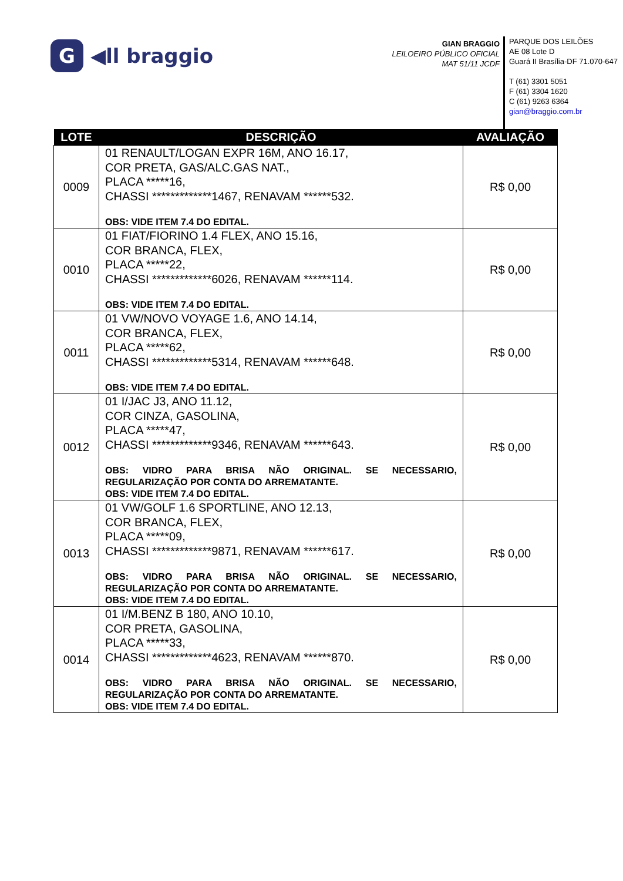G ◀ll braggio
GIAN BRAGGIO
LEILOEIRO PÚBLICO OFICIAL
MAT 51/11 JCDF
PARQUE DOS LEILÕES
AE 08 Lote D
Guará II Brasília-DF 71.070-647
T (61) 3301 5051
F (61) 3304 1620
C (61) 9263 6364
gian@braggio.com.br
| LOTE | DESCRIÇÃO | AVALIAÇÃO |
| --- | --- | --- |
| 0009 | 01 RENAULT/LOGAN EXPR 16M, ANO 16.17, COR PRETA, GAS/ALC.GAS NAT., PLACA *****16, CHASSI *************1467, RENAVAM ******532. OBS: VIDE ITEM 7.4 DO EDITAL. | R$ 0,00 |
| 0010 | 01 FIAT/FIORINO 1.4 FLEX, ANO 15.16, COR BRANCA, FLEX, PLACA *****22, CHASSI *************6026, RENAVAM ******114. OBS: VIDE ITEM 7.4 DO EDITAL. | R$ 0,00 |
| 0011 | 01 VW/NOVO VOYAGE 1.6, ANO 14.14, COR BRANCA, FLEX, PLACA *****62, CHASSI *************5314, RENAVAM ******648. OBS: VIDE ITEM 7.4 DO EDITAL. | R$ 0,00 |
| 0012 | 01 I/JAC J3, ANO 11.12, COR CINZA, GASOLINA, PLACA *****47, CHASSI *************9346, RENAVAM ******643. OBS: VIDRO PARA BRISA NÃO ORIGINAL. SE NECESSARIO, REGULARIZAÇÃO POR CONTA DO ARREMATANTE. OBS: VIDE ITEM 7.4 DO EDITAL. | R$ 0,00 |
| 0013 | 01 VW/GOLF 1.6 SPORTLINE, ANO 12.13, COR BRANCA, FLEX, PLACA *****09, CHASSI *************9871, RENAVAM ******617. OBS: VIDRO PARA BRISA NÃO ORIGINAL. SE NECESSARIO, REGULARIZAÇÃO POR CONTA DO ARREMATANTE. OBS: VIDE ITEM 7.4 DO EDITAL. | R$ 0,00 |
| 0014 | 01 I/M.BENZ B 180, ANO 10.10, COR PRETA, GASOLINA, PLACA *****33, CHASSI *************4623, RENAVAM ******870. OBS: VIDRO PARA BRISA NÃO ORIGINAL. SE NECESSARIO, REGULARIZAÇÃO POR CONTA DO ARREMATANTE. OBS: VIDE ITEM 7.4 DO EDITAL. | R$ 0,00 |